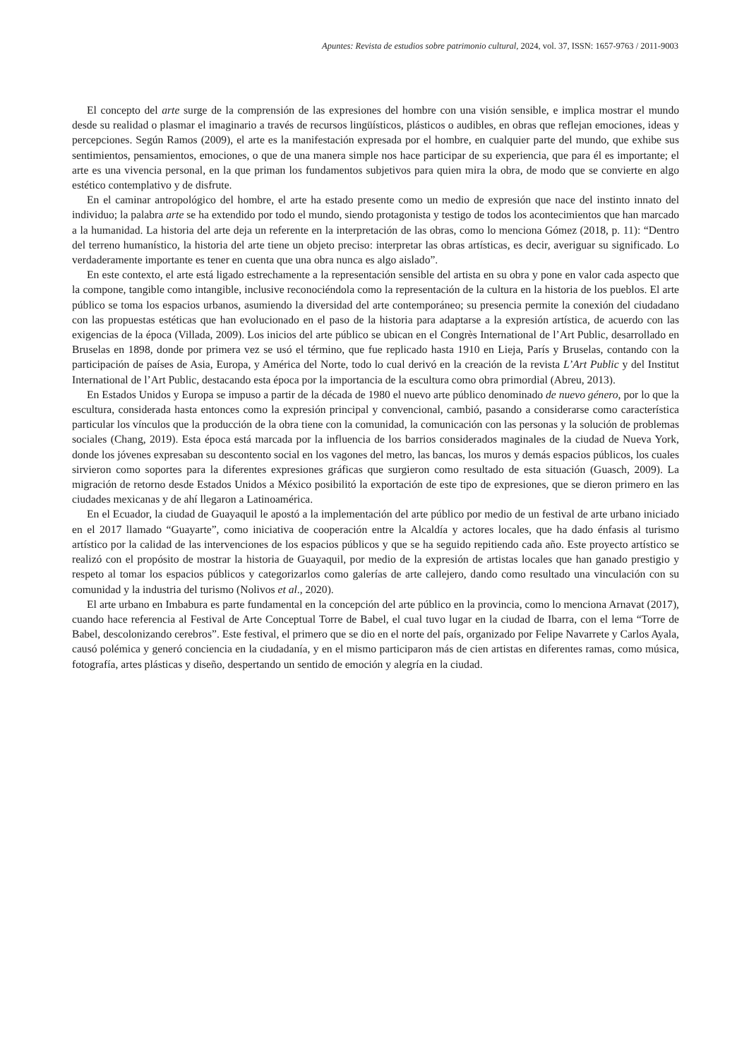Apuntes: Revista de estudios sobre patrimonio cultural, 2024, vol. 37, ISSN: 1657-9763 / 2011-9003
El concepto del arte surge de la comprensión de las expresiones del hombre con una visión sensible, e implica mostrar el mundo desde su realidad o plasmar el imaginario a través de recursos lingüísticos, plásticos o audibles, en obras que reflejan emociones, ideas y percepciones. Según Ramos (2009), el arte es la manifestación expresada por el hombre, en cualquier parte del mundo, que exhibe sus sentimientos, pensamientos, emociones, o que de una manera simple nos hace participar de su experiencia, que para él es importante; el arte es una vivencia personal, en la que priman los fundamentos subjetivos para quien mira la obra, de modo que se convierte en algo estético contemplativo y de disfrute.
En el caminar antropológico del hombre, el arte ha estado presente como un medio de expresión que nace del instinto innato del individuo; la palabra arte se ha extendido por todo el mundo, siendo protagonista y testigo de todos los acontecimientos que han marcado a la humanidad. La historia del arte deja un referente en la interpretación de las obras, como lo menciona Gómez (2018, p. 11): “Dentro del terreno humanístico, la historia del arte tiene un objeto preciso: interpretar las obras artísticas, es decir, averiguar su significado. Lo verdaderamente importante es tener en cuenta que una obra nunca es algo aislado”.
En este contexto, el arte está ligado estrechamente a la representación sensible del artista en su obra y pone en valor cada aspecto que la compone, tangible como intangible, inclusive reconociéndola como la representación de la cultura en la historia de los pueblos. El arte público se toma los espacios urbanos, asumiendo la diversidad del arte contemporáneo; su presencia permite la conexión del ciudadano con las propuestas estéticas que han evolucionado en el paso de la historia para adaptarse a la expresión artística, de acuerdo con las exigencias de la época (Villada, 2009). Los inicios del arte público se ubican en el Congrès International de l’Art Public, desarrollado en Bruselas en 1898, donde por primera vez se usó el término, que fue replicado hasta 1910 en Lieja, París y Bruselas, contando con la participación de países de Asia, Europa, y América del Norte, todo lo cual derivó en la creación de la revista L’Art Public y del Institut International de l’Art Public, destacando esta época por la importancia de la escultura como obra primordial (Abreu, 2013).
En Estados Unidos y Europa se impuso a partir de la década de 1980 el nuevo arte público denominado de nuevo género, por lo que la escultura, considerada hasta entonces como la expresión principal y convencional, cambió, pasando a considerarse como característica particular los vínculos que la producción de la obra tiene con la comunidad, la comunicación con las personas y la solución de problemas sociales (Chang, 2019). Esta época está marcada por la influencia de los barrios considerados maginales de la ciudad de Nueva York, donde los jóvenes expresaban su descontento social en los vagones del metro, las bancas, los muros y demás espacios públicos, los cuales sirvieron como soportes para la diferentes expresiones gráficas que surgieron como resultado de esta situación (Guasch, 2009). La migración de retorno desde Estados Unidos a México posibilitó la exportación de este tipo de expresiones, que se dieron primero en las ciudades mexicanas y de ahí llegaron a Latinoamérica.
En el Ecuador, la ciudad de Guayaquil le apostó a la implementación del arte público por medio de un festival de arte urbano iniciado en el 2017 llamado “Guayarte”, como iniciativa de cooperación entre la Alcaldía y actores locales, que ha dado énfasis al turismo artístico por la calidad de las intervenciones de los espacios públicos y que se ha seguido repitiendo cada año. Este proyecto artístico se realizó con el propósito de mostrar la historia de Guayaquil, por medio de la expresión de artistas locales que han ganado prestigio y respeto al tomar los espacios públicos y categorizarlos como galerías de arte callejero, dando como resultado una vinculación con su comunidad y la industria del turismo (Nolivos et al., 2020).
El arte urbano en Imbabura es parte fundamental en la concepción del arte público en la provincia, como lo menciona Arnavat (2017), cuando hace referencia al Festival de Arte Conceptual Torre de Babel, el cual tuvo lugar en la ciudad de Ibarra, con el lema “Torre de Babel, descolonizando cerebros”. Este festival, el primero que se dio en el norte del país, organizado por Felipe Navarrete y Carlos Ayala, causó polémica y generó conciencia en la ciudadanía, y en el mismo participaron más de cien artistas en diferentes ramas, como música, fotografía, artes plásticas y diseño, despertando un sentido de emoción y alegría en la ciudad.